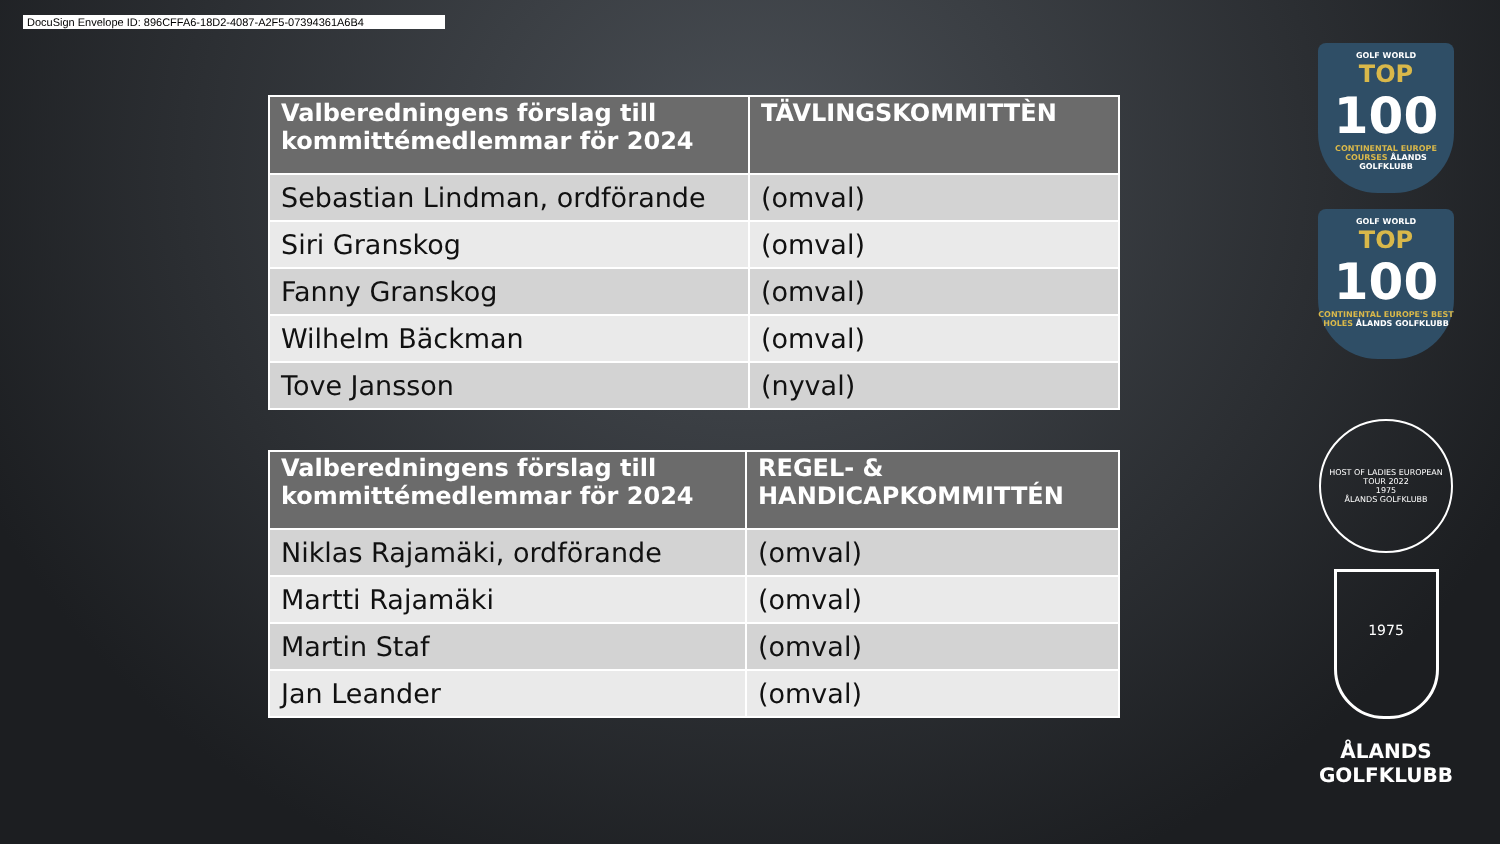DocuSign Envelope ID: 896CFFA6-18D2-4087-A2F5-07394361A6B4
| Valberedningens förslag till kommittémedlemmar för 2024 | TÄVLINGSKOMMITTÈN |
| --- | --- |
| Sebastian Lindman, ordförande | (omval) |
| Siri Granskog | (omval) |
| Fanny Granskog | (omval) |
| Wilhelm Bäckman | (omval) |
| Tove Jansson | (nyval) |
| Valberedningens förslag till kommittémedlemmar för 2024 | REGEL- & HANDICAPKOMMITTÉN |
| --- | --- |
| Niklas Rajamäki, ordförande | (omval) |
| Martti Rajamäki | (omval) |
| Martin Staf | (omval) |
| Jan Leander | (omval) |
GOLF WORLD
TOP
100
CONTINENTAL EUROPE COURSES ÅLANDS GOLFKLUBB
GOLF WORLD
TOP
100
CONTINENTAL EUROPE'S BEST HOLES ÅLANDS GOLFKLUBB
HOST OF LADIES EUROPEAN TOUR 2022
1975
ÅLANDS GOLFKLUBB
1975
ÅLANDS
GOLFKLUBB